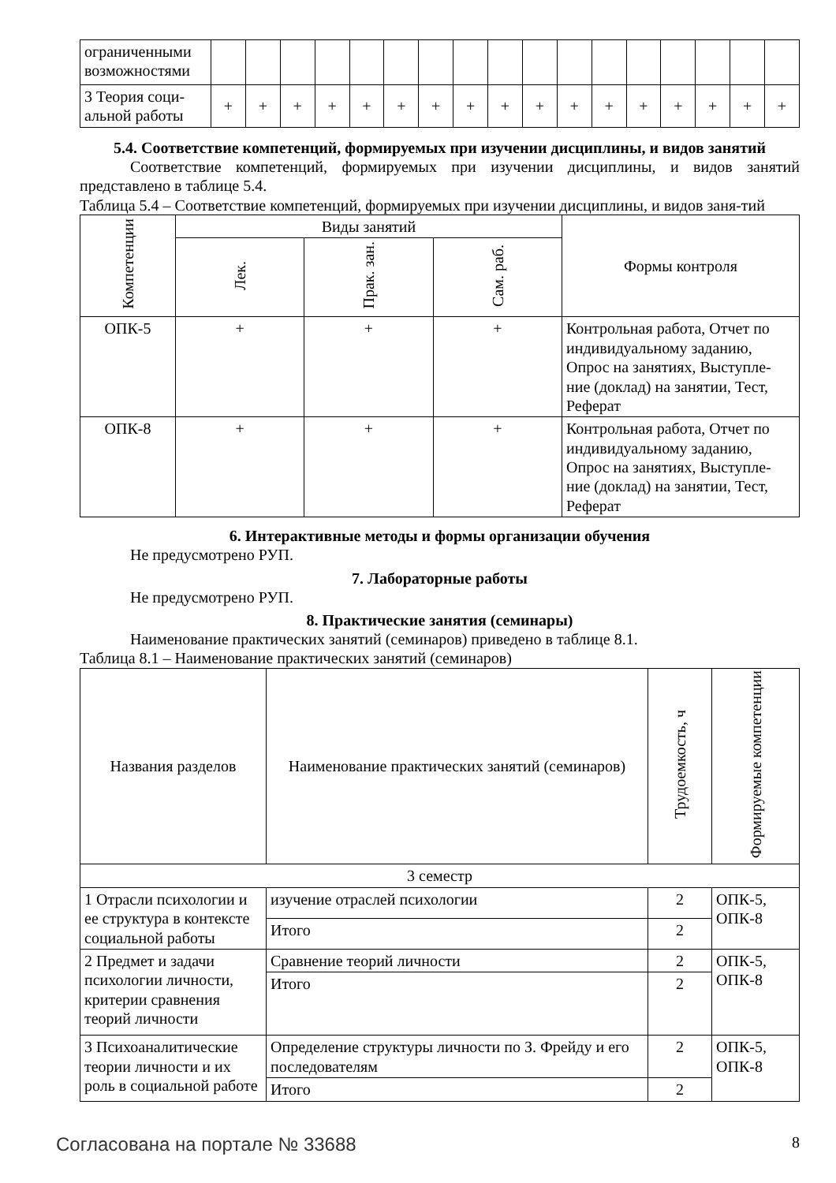| ограниченными возможностями | | | | | | | | | | | | | | | | | |
| 3 Теория соци-альной работы | + | + | + | + | + | + | + | + | + | + | + | + | + | + | + | + | + |
5.4. Соответствие компетенций, формируемых при изучении дисциплины, и видов занятий
Соответствие компетенций, формируемых при изучении дисциплины, и видов занятий представлено в таблице 5.4.
Таблица 5.4 – Соответствие компетенций, формируемых при изучении дисциплины, и видов заня-тий
| Компетенции | Виды занятий | | | Формы контроля |
| --- | --- | --- | --- | --- |
| | Лек. | Прак. зан. | Сам. раб. | |
| ОПК-5 | + | + | + | Контрольная работа, Отчет по индивидуальному заданию, Опрос на занятиях, Выступле-ние (доклад) на занятии, Тест, Реферат |
| ОПК-8 | + | + | + | Контрольная работа, Отчет по индивидуальному заданию, Опрос на занятиях, Выступле-ние (доклад) на занятии, Тест, Реферат |
6. Интерактивные методы и формы организации обучения
Не предусмотрено РУП.
7. Лабораторные работы
Не предусмотрено РУП.
8. Практические занятия (семинары)
Наименование практических занятий (семинаров) приведено в таблице 8.1.
Таблица 8.1 – Наименование практических занятий (семинаров)
| Названия разделов | Наименование практических занятий (семинаров) | Трудоемкость, ч | Формируемые компетенции |
| --- | --- | --- | --- |
| 3 семестр | | | |
| 1 Отрасли психологии и ее структура в контексте социальной работы | изучение отраслей психологии | 2 | ОПК-5, ОПК-8 |
| | Итого | 2 | |
| 2 Предмет и задачи психологии личности, критерии сравнения теорий личности | Сравнение теорий личности | 2 | ОПК-5, ОПК-8 |
| | Итого | 2 | |
| 3 Психоаналитические теории личности и их роль в социальной работе | Определение структуры личности по З. Фрейду и его последователям | 2 | ОПК-5, ОПК-8 |
| | Итого | 2 | |
Согласована на портале № 33688 8